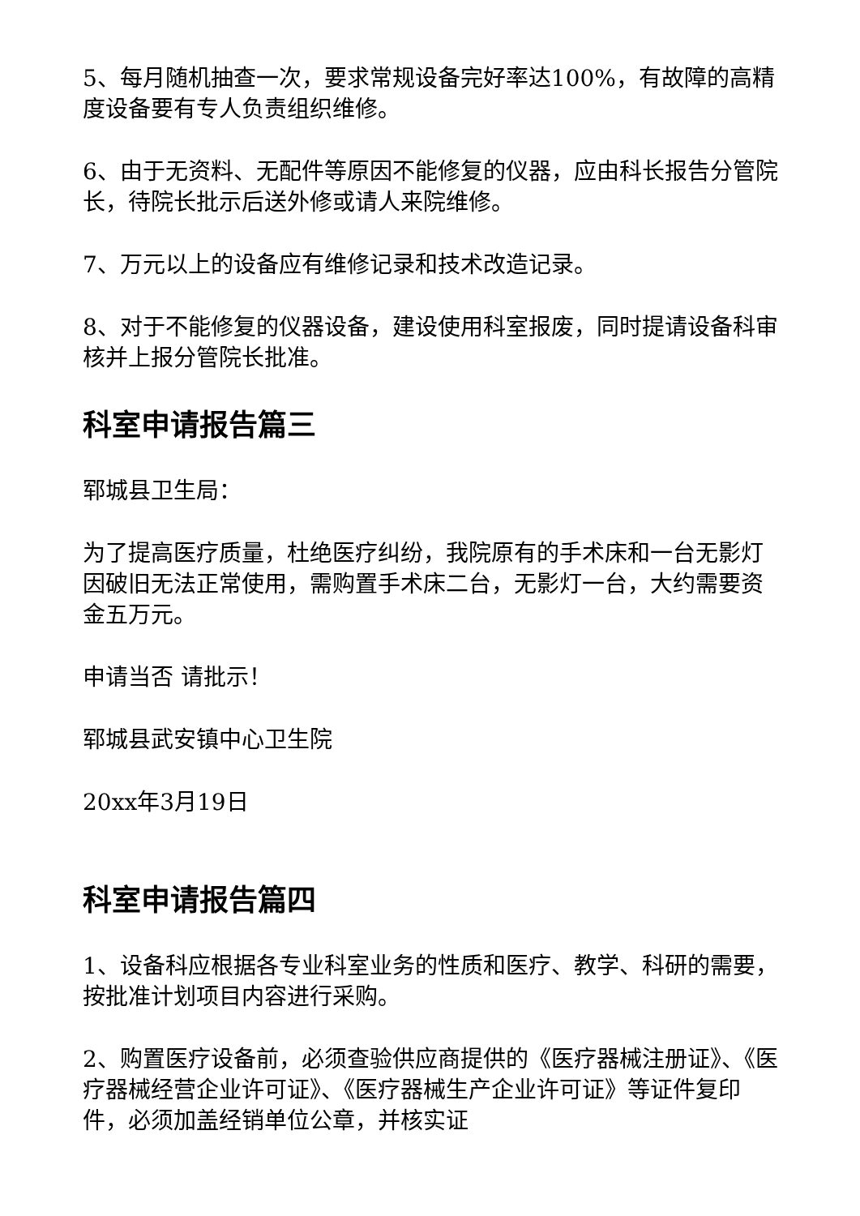5、每月随机抽查一次，要求常规设备完好率达100%，有故障的高精度设备要有专人负责组织维修。
6、由于无资料、无配件等原因不能修复的仪器，应由科长报告分管院长，待院长批示后送外修或请人来院维修。
7、万元以上的设备应有维修记录和技术改造记录。
8、对于不能修复的仪器设备，建设使用科室报废，同时提请设备科审核并上报分管院长批准。
科室申请报告篇三
郓城县卫生局：
为了提高医疗质量，杜绝医疗纠纷，我院原有的手术床和一台无影灯因破旧无法正常使用，需购置手术床二台，无影灯一台，大约需要资金五万元。
申请当否 请批示！
郓城县武安镇中心卫生院
20xx年3月19日
科室申请报告篇四
1、设备科应根据各专业科室业务的性质和医疗、教学、科研的需要，按批准计划项目内容进行采购。
2、购置医疗设备前，必须查验供应商提供的《医疗器械注册证》、《医疗器械经营企业许可证》、《医疗器械生产企业许可证》等证件复印件，必须加盖经销单位公章，并核实证